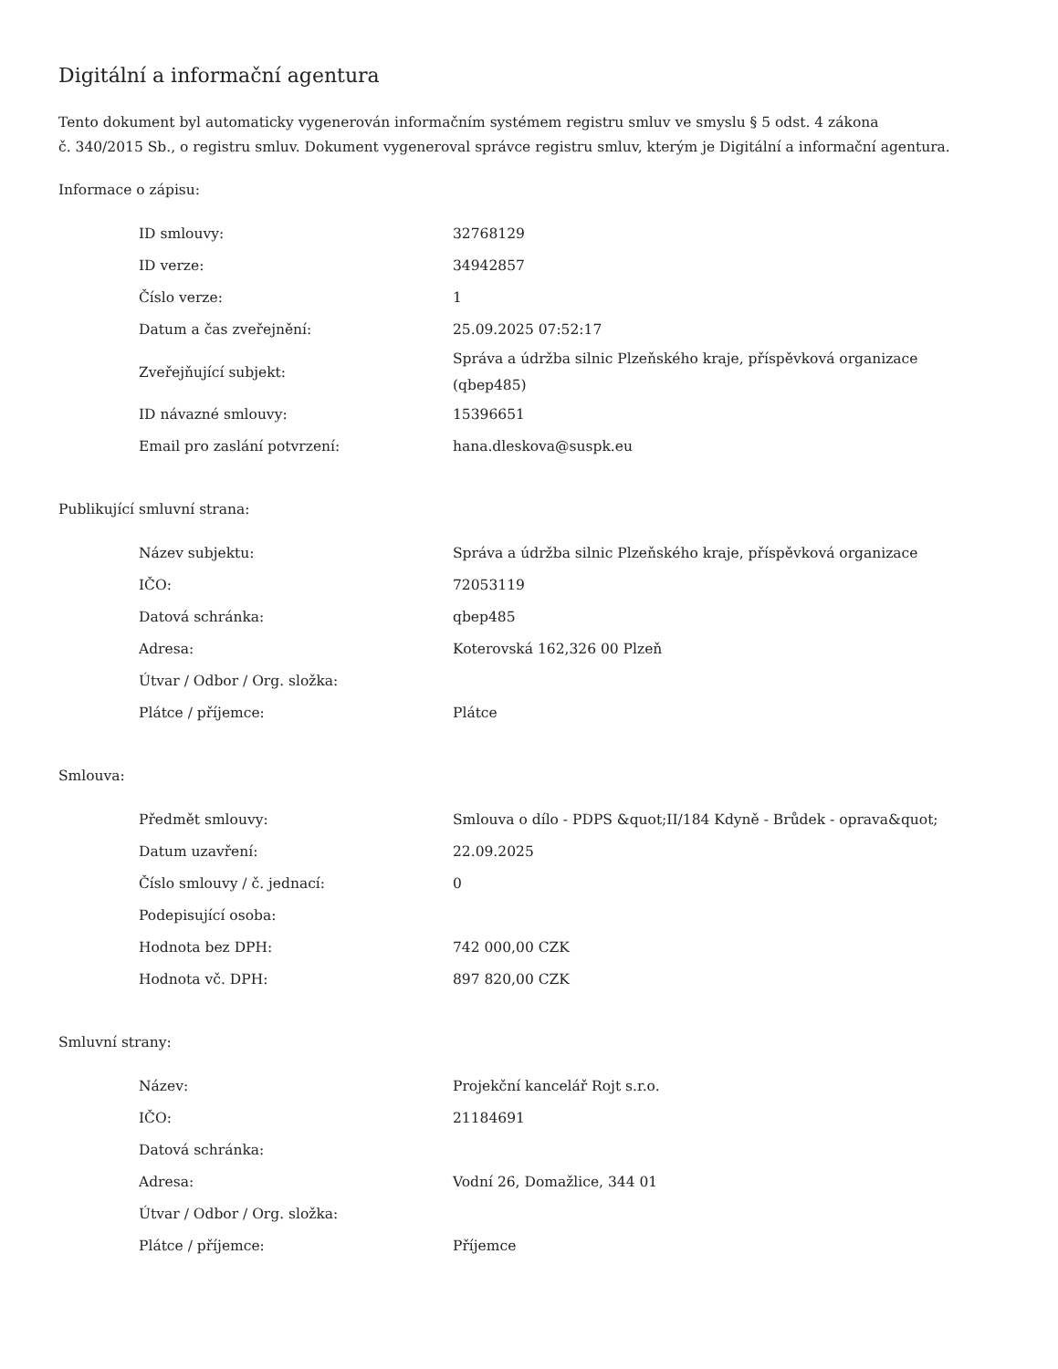Digitální a informační agentura
Tento dokument byl automaticky vygenerován informačním systémem registru smluv ve smyslu § 5 odst. 4 zákona
č. 340/2015 Sb., o registru smluv. Dokument vygeneroval správce registru smluv, kterým je Digitální a informační agentura.
Informace o zápisu:
| ID smlouvy: | 32768129 |
| ID verze: | 34942857 |
| Číslo verze: | 1 |
| Datum a čas zveřejnění: | 25.09.2025 07:52:17 |
| Zveřejňující subjekt: | Správa a údržba silnic Plzeňského kraje, příspěvková organizace (qbep485) |
| ID návazné smlouvy: | 15396651 |
| Email pro zaslání potvrzení: | hana.dleskova@suspk.eu |
Publikující smluvní strana:
| Název subjektu: | Správa a údržba silnic Plzeňského kraje, příspěvková organizace |
| IČO: | 72053119 |
| Datová schránka: | qbep485 |
| Adresa: | Koterovská 162,326 00 Plzeň |
| Útvar / Odbor / Org. složka: | |
| Plátce / příjemce: | Plátce |
Smlouva:
| Předmět smlouvy: | Smlouva o dílo - PDPS &quot;II/184 Kdyně - Brůdek - oprava&quot; |
| Datum uzavření: | 22.09.2025 |
| Číslo smlouvy / č. jednací: | 0 |
| Podepisující osoba: | |
| Hodnota bez DPH: | 742 000,00 CZK |
| Hodnota vč. DPH: | 897 820,00 CZK |
Smluvní strany:
| Název: | Projekční kancelář Rojt s.r.o. |
| IČO: | 21184691 |
| Datová schránka: | |
| Adresa: | Vodní 26, Domažlice, 344 01 |
| Útvar / Odbor / Org. složka: | |
| Plátce / příjemce: | Příjemce |